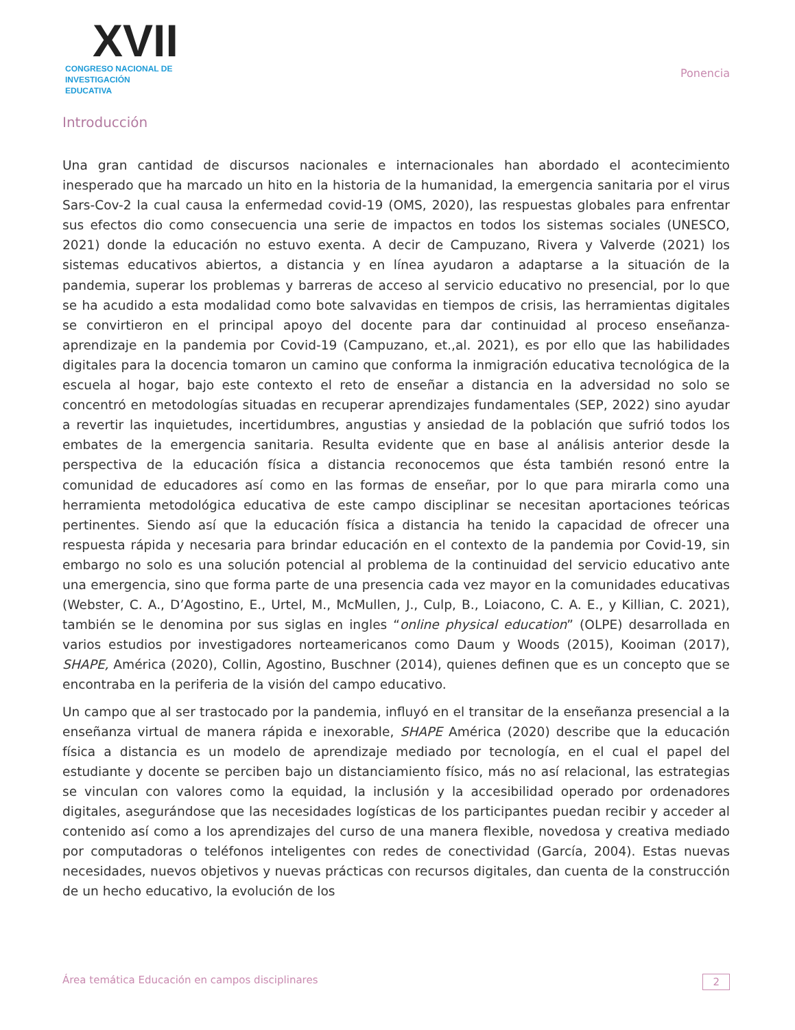XVII
CONGRESO NACIONAL DE
INVESTIGACIÓN EDUCATIVA
Ponencia
Introducción
Una gran cantidad de discursos nacionales e internacionales han abordado el acontecimiento inesperado que ha marcado un hito en la historia de la humanidad, la emergencia sanitaria por el virus Sars-Cov-2 la cual causa la enfermedad covid-19 (OMS, 2020), las respuestas globales para enfrentar sus efectos dio como consecuencia una serie de impactos en todos los sistemas sociales (UNESCO, 2021) donde la educación no estuvo exenta. A decir de Campuzano, Rivera y Valverde (2021) los sistemas educativos abiertos, a distancia y en línea ayudaron a adaptarse a la situación de la pandemia, superar los problemas y barreras de acceso al servicio educativo no presencial, por lo que se ha acudido a esta modalidad como bote salvavidas en tiempos de crisis, las herramientas digitales se convirtieron en el principal apoyo del docente para dar continuidad al proceso enseñanza-aprendizaje en la pandemia por Covid-19 (Campuzano, et.,al. 2021), es por ello que las habilidades digitales para la docencia tomaron un camino que conforma la inmigración educativa tecnológica de la escuela al hogar, bajo este contexto el reto de enseñar a distancia en la adversidad no solo se concentró en metodologías situadas en recuperar aprendizajes fundamentales (SEP, 2022) sino ayudar a revertir las inquietudes, incertidumbres, angustias y ansiedad de la población que sufrió todos los embates de la emergencia sanitaria. Resulta evidente que en base al análisis anterior desde la perspectiva de la educación física a distancia reconocemos que ésta también resonó entre la comunidad de educadores así como en las formas de enseñar, por lo que para mirarla como una herramienta metodológica educativa de este campo disciplinar se necesitan aportaciones teóricas pertinentes. Siendo así que la educación física a distancia ha tenido la capacidad de ofrecer una respuesta rápida y necesaria para brindar educación en el contexto de la pandemia por Covid-19, sin embargo no solo es una solución potencial al problema de la continuidad del servicio educativo ante una emergencia, sino que forma parte de una presencia cada vez mayor en la comunidades educativas (Webster, C. A., D’Agostino, E., Urtel, M., McMullen, J., Culp, B., Loiacono, C. A. E., y Killian, C. 2021), también se le denomina por sus siglas en ingles “online physical education” (OLPE) desarrollada en varios estudios por investigadores norteamericanos como Daum y Woods (2015), Kooiman (2017), SHAPE, América (2020), Collin, Agostino, Buschner (2014), quienes definen que es un concepto que se encontraba en la periferia de la visión del campo educativo.
Un campo que al ser trastocado por la pandemia, influyó en el transitar de la enseñanza presencial a la enseñanza virtual de manera rápida e inexorable, SHAPE América (2020) describe que la educación física a distancia es un modelo de aprendizaje mediado por tecnología, en el cual el papel del estudiante y docente se perciben bajo un distanciamiento físico, más no así relacional, las estrategias se vinculan con valores como la equidad, la inclusión y la accesibilidad operado por ordenadores digitales, asegurándose que las necesidades logísticas de los participantes puedan recibir y acceder al contenido así como a los aprendizajes del curso de una manera flexible, novedosa y creativa mediado por computadoras o teléfonos inteligentes con redes de conectividad (García, 2004). Estas nuevas necesidades, nuevos objetivos y nuevas prácticas con recursos digitales, dan cuenta de la construcción de un hecho educativo, la evolución de los
Área temática Educación en campos disciplinares 2